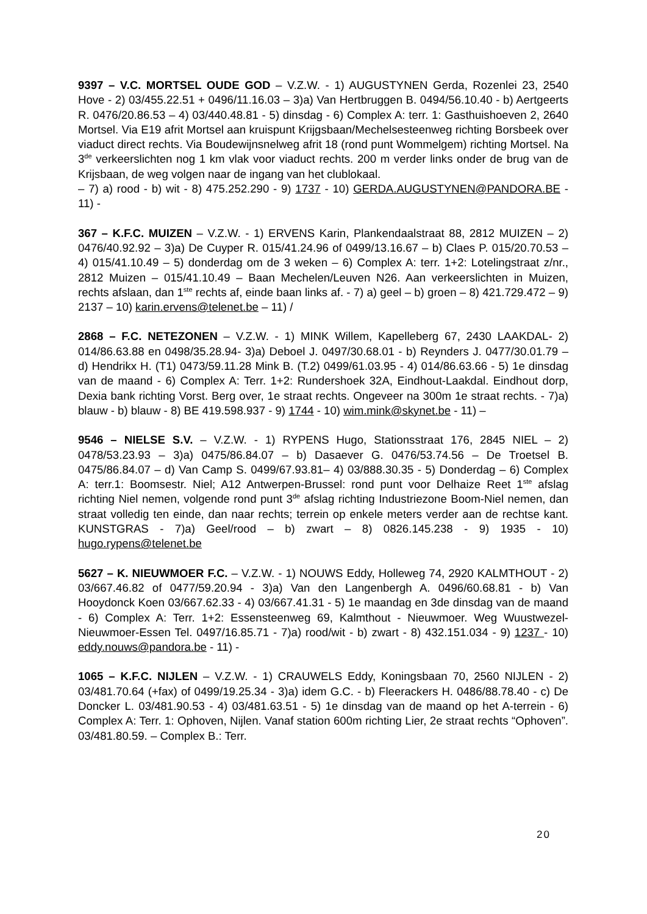9397 – V.C. MORTSEL OUDE GOD – V.Z.W. - 1) AUGUSTYNEN Gerda, Rozenlei 23, 2540 Hove - 2) 03/455.22.51 + 0496/11.16.03 – 3)a) Van Hertbruggen B. 0494/56.10.40 - b) Aertgeerts R. 0476/20.86.53 – 4) 03/440.48.81 - 5) dinsdag - 6) Complex A: terr. 1: Gasthuishoeven 2, 2640 Mortsel. Via E19 afrit Mortsel aan kruispunt Krijgsbaan/Mechelsesteenweg richting Borsbeek over viaduct direct rechts. Via Boudewijnsnelweg afrit 18 (rond punt Wommelgem) richting Mortsel. Na 3<sup>de</sup> verkeerslichten nog 1 km vlak voor viaduct rechts. 200 m verder links onder de brug van de Krijsbaan, de weg volgen naar de ingang van het clublokaal.
– 7) a) rood - b) wit - 8) 475.252.290 - 9) 1737 - 10) GERDA.AUGUSTYNEN@PANDORA.BE - 11) -
367 – K.F.C. MUIZEN – V.Z.W. - 1) ERVENS Karin, Plankendaalstraat 88, 2812 MUIZEN – 2) 0476/40.92.92 – 3)a) De Cuyper R. 015/41.24.96 of 0499/13.16.67 – b) Claes P. 015/20.70.53 – 4) 015/41.10.49 – 5) donderdag om de 3 weken – 6) Complex A: terr. 1+2: Lotelingstraat z/nr., 2812 Muizen – 015/41.10.49 – Baan Mechelen/Leuven N26. Aan verkeerslichten in Muizen, rechts afslaan, dan 1<sup>ste</sup> rechts af, einde baan links af. - 7) a) geel – b) groen – 8) 421.729.472 – 9) 2137 – 10) karin.ervens@telenet.be – 11) /
2868 – F.C. NETEZONEN – V.Z.W. - 1) MINK Willem, Kapelleberg 67, 2430 LAAKDAL- 2) 014/86.63.88 en 0498/35.28.94- 3)a) Deboel J. 0497/30.68.01 - b) Reynders J. 0477/30.01.79 – d) Hendrikx H. (T1) 0473/59.11.28 Mink B. (T.2) 0499/61.03.95 - 4) 014/86.63.66 - 5) 1e dinsdag van de maand - 6) Complex A: Terr. 1+2: Rundershoek 32A, Eindhout-Laakdal. Eindhout dorp, Dexia bank richting Vorst. Berg over, 1e straat rechts. Ongeveer na 300m 1e straat rechts. - 7)a) blauw - b) blauw - 8) BE 419.598.937 - 9) 1744 - 10) wim.mink@skynet.be - 11) –
9546 – NIELSE S.V. – V.Z.W. - 1) RYPENS Hugo, Stationsstraat 176, 2845 NIEL – 2) 0478/53.23.93 – 3)a) 0475/86.84.07 – b) Dasaever G. 0476/53.74.56 – De Troetsel B. 0475/86.84.07 – d) Van Camp S. 0499/67.93.81– 4) 03/888.30.35 - 5) Donderdag – 6) Complex A: terr.1: Boomsestr. Niel; A12 Antwerpen-Brussel: rond punt voor Delhaize Reet 1<sup>ste</sup> afslag richting Niel nemen, volgende rond punt 3<sup>de</sup> afslag richting Industriezone Boom-Niel nemen, dan straat volledig ten einde, dan naar rechts; terrein op enkele meters verder aan de rechtse kant. KUNSTGRAS - 7)a) Geel/rood – b) zwart – 8) 0826.145.238 - 9) 1935 - 10) hugo.rypens@telenet.be
5627 – K. NIEUWMOER F.C. – V.Z.W. - 1) NOUWS Eddy, Holleweg 74, 2920 KALMTHOUT - 2) 03/667.46.82 of 0477/59.20.94 - 3)a) Van den Langenbergh A. 0496/60.68.81 - b) Van Hooydonck Koen 03/667.62.33 - 4) 03/667.41.31 - 5) 1e maandag en 3de dinsdag van de maand - 6) Complex A: Terr. 1+2: Essensteenweg 69, Kalmthout - Nieuwmoer. Weg Wuustwezel-Nieuwmoer-Essen Tel. 0497/16.85.71 - 7)a) rood/wit - b) zwart - 8) 432.151.034 - 9) 1237 - 10) eddy.nouws@pandora.be - 11) -
1065 – K.F.C. NIJLEN – V.Z.W. - 1) CRAUWELS Eddy, Koningsbaan 70, 2560 NIJLEN - 2) 03/481.70.64 (+fax) of 0499/19.25.34 - 3)a) idem G.C. - b) Fleerackers H. 0486/88.78.40 - c) De Doncker L. 03/481.90.53 - 4) 03/481.63.51 - 5) 1e dinsdag van de maand op het A-terrein - 6) Complex A: Terr. 1: Ophoven, Nijlen. Vanaf station 600m richting Lier, 2e straat rechts “Ophoven”. 03/481.80.59. – Complex B.: Terr.
20